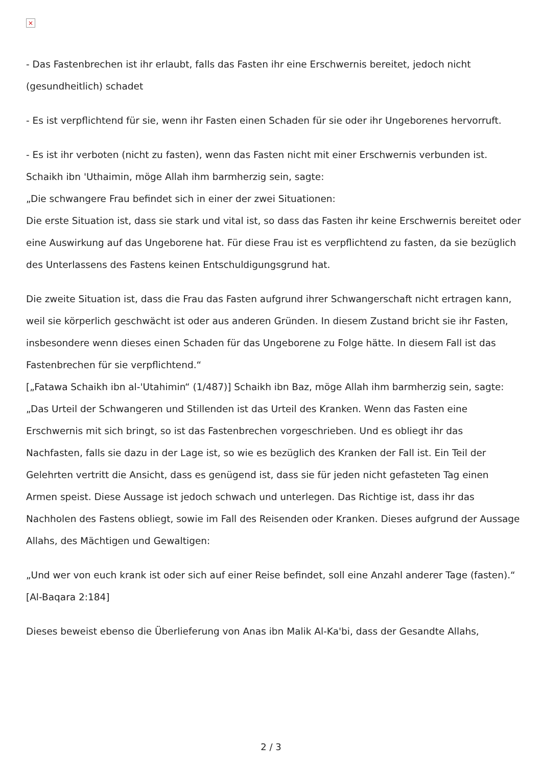×
- Das Fastenbrechen ist ihr erlaubt, falls das Fasten ihr eine Erschwernis bereitet, jedoch nicht (gesundheitlich) schadet
- Es ist verpflichtend für sie, wenn ihr Fasten einen Schaden für sie oder ihr Ungeborenes hervorruft.
- Es ist ihr verboten (nicht zu fasten), wenn das Fasten nicht mit einer Erschwernis verbunden ist.
Schaikh ibn 'Uthaimin, möge Allah ihm barmherzig sein, sagte:
„Die schwangere Frau befindet sich in einer der zwei Situationen:
Die erste Situation ist, dass sie stark und vital ist, so dass das Fasten ihr keine Erschwernis bereitet oder eine Auswirkung auf das Ungeborene hat. Für diese Frau ist es verpflichtend zu fasten, da sie bezüglich des Unterlassens des Fastens keinen Entschuldigungsgrund hat.
Die zweite Situation ist, dass die Frau das Fasten aufgrund ihrer Schwangerschaft nicht ertragen kann, weil sie körperlich geschwächt ist oder aus anderen Gründen. In diesem Zustand bricht sie ihr Fasten, insbesondere wenn dieses einen Schaden für das Ungeborene zu Folge hätte. In diesem Fall ist das Fastenbrechen für sie verpflichtend.“
[„Fatawa Schaikh ibn al-'Utahimin“ (1/487)] Schaikh ibn Baz, möge Allah ihm barmherzig sein, sagte:
„Das Urteil der Schwangeren und Stillenden ist das Urteil des Kranken. Wenn das Fasten eine Erschwernis mit sich bringt, so ist das Fastenbrechen vorgeschrieben. Und es obliegt ihr das Nachfasten, falls sie dazu in der Lage ist, so wie es bezüglich des Kranken der Fall ist. Ein Teil der Gelehrten vertritt die Ansicht, dass es genügend ist, dass sie für jeden nicht gefasteten Tag einen Armen speist. Diese Aussage ist jedoch schwach und unterlegen. Das Richtige ist, dass ihr das Nachholen des Fastens obliegt, sowie im Fall des Reisenden oder Kranken. Dieses aufgrund der Aussage Allahs, des Mächtigen und Gewaltigen:
„Und wer von euch krank ist oder sich auf einer Reise befindet, soll eine Anzahl anderer Tage (fasten).“ [Al-Baqara 2:184]
Dieses beweist ebenso die Überlieferung von Anas ibn Malik Al-Ka'bi, dass der Gesandte Allahs,
2 / 3